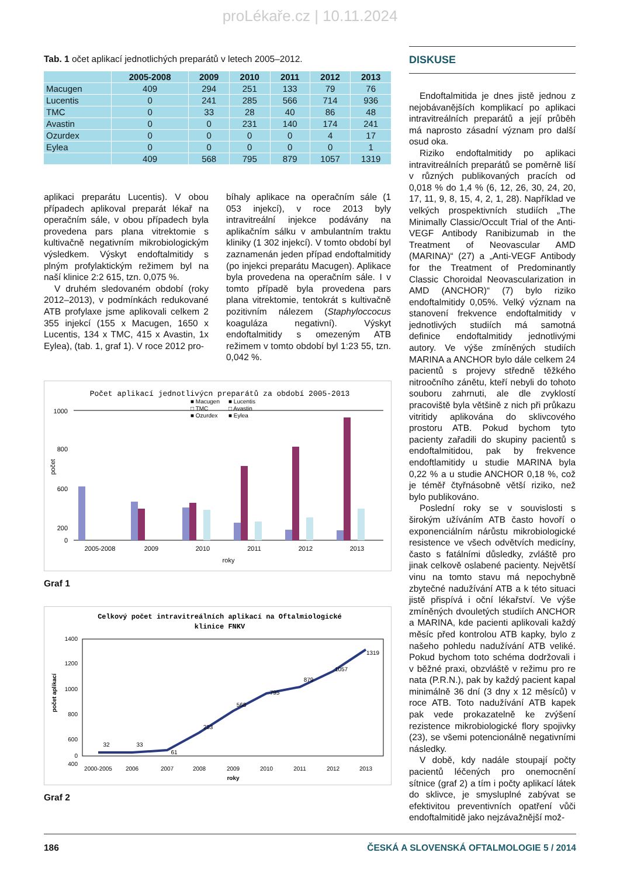proLékaře.cz | 10.11.2024
Tab. 1 očet aplikací jednotlichých preparátů v letech 2005–2012.
| | 2005-2008 | 2009 | 2010 | 2011 | 2012 | 2013 |
| --- | --- | --- | --- | --- | --- | --- |
| Macugen | 409 | 294 | 251 | 133 | 79 | 76 |
| Lucentis | 0 | 241 | 285 | 566 | 714 | 936 |
| TMC | 0 | 33 | 28 | 40 | 86 | 48 |
| Avastin | 0 | 0 | 231 | 140 | 174 | 241 |
| Ozurdex | 0 | 0 | 0 | 0 | 4 | 17 |
| Eylea | 0 | 0 | 0 | 0 | 0 | 1 |
| | 409 | 568 | 795 | 879 | 1057 | 1319 |
aplikaci preparátu Lucentis). V obou případech aplikoval preparát lékař na operačním sále, v obou případech byla provedena pars plana vitrektomie s kultivačně negativním mikrobiologickým výsledkem. Výskyt endoftalmitidy s plným profylaktickým režimem byl na naší klinice 2:2 615, tzn. 0,075 %.
V druhém sledovaném období (roky 2012–2013), v podmínkách redukované ATB profylaxe jsme aplikovali celkem 2 355 injekcí (155 x Macugen, 1650 x Lucentis, 134 x TMC, 415 x Avastin, 1x Eylea), (tab. 1, graf 1). V roce 2012 pro-
bíhaly aplikace na operačním sále (1 053 injekcí), v roce 2013 byly intravitreální injekce podávány na aplikačním sálku v ambulantním traktu kliniky (1 302 injekcí). V tomto období byl zaznamenán jeden případ endoftalmitidy (po injekci preparátu Macugen). Aplikace byla provedena na operačním sále. I v tomto případě byla provedena pars plana vitrektomie, tentokrát s kultivačně pozitivním nálezem (Staphyloccocus koaguláza negativní). Výskyt endoftalmitidy s omezeným ATB režimem v tomto období byl 1:23 55, tzn. 0,042 %.
Počet aplikací jednotlivýcn preparátů za období 2005-2013
■ Macugen
■ Lucentis
□ TMC
□ Avastin
■ Ozurdex
■ Eylea
1000
800
600
200
0
počet
2005-2008
2009
2010
2011
2012
2013
roky
Graf 1
Celkový počet intravitreálních aplikací na Oftalmiologické
klinice FNKV
1400
1200
1000
800
600
400
0
počet aplikací
32
33
61
283
568
795
879
1057
1319
2000-2005
2006
2007
2008
2009
2010
2011
2012
2013
roky
Graf 2
DISKUSE
Endoftalmitida je dnes jistě jednou z nejobávanějších komplikací po aplikaci intravitreálních preparátů a její průběh má naprosto zásadní význam pro další osud oka.
Riziko endoftalmitidy po aplikaci intravitreálních preparátů se poměrně liší v různých publikovaných pracích od 0,018 % do 1,4 % (6, 12, 26, 30, 24, 20, 17, 11, 9, 8, 15, 4, 2, 1, 28). Například ve velkých prospektivních studiích „The Minimally Classic/Occult Trial of the Anti-VEGF Antibody Ranibizumab in the Treatment of Neovascular AMD (MARINA)“ (27) a „Anti-VEGF Antibody for the Treatment of Predominantly Classic Choroidal Neovascularization in AMD (ANCHOR)“ (7) bylo riziko endoftalmitidy 0,05%. Velký význam na stanovení frekvence endoftalmitidy v jednotlivých studiích má samotná definice endoftalmitidy jednotlivými autory. Ve výše zmíněných studiích MARINA a ANCHOR bylo dále celkem 24 pacientů s projevy středně těžkého nitroočního zánětu, kteří nebyli do tohoto souboru zahrnuti, ale dle zvyklostí pracoviště byla většině z nich při průkazu vitritidy aplikována do sklivcového prostoru ATB. Pokud bychom tyto pacienty zařadili do skupiny pacientů s endoftalmitidou, pak by frekvence endoftlamitidy u studie MARINA byla 0,22 % a u studie ANCHOR 0,18 %, což je téměř čtyřnásobně větší riziko, než bylo publikováno.
Poslední roky se v souvislosti s širokým užíváním ATB často hovoří o exponenciálním nárůstu mikrobiologické resistence ve všech odvětvích medicíny, často s fatálními důsledky, zvláště pro jinak celkově oslabené pacienty. Největší vinu na tomto stavu má nepochybně zbytečné nadužívání ATB a k této situaci jistě přispívá i oční lékařství. Ve výše zmíněných dvouletých studiích ANCHOR a MARINA, kde pacienti aplikovali každý měsíc před kontrolou ATB kapky, bylo z našeho pohledu nadužívání ATB veliké. Pokud bychom toto schéma dodržovali i v běžné praxi, obzvláště v režimu pro re nata (P.R.N.), pak by každý pacient kapal minimálně 36 dní (3 dny x 12 měsíců) v roce ATB. Toto nadužívání ATB kapek pak vede prokazatelně ke zvýšení rezistence mikrobiologické flory spojivky (23), se všemi potencionálně negativními následky.
V době, kdy nadále stoupají počty pacientů léčených pro onemocnění sítnice (graf 2) a tím i počty aplikací látek do sklivce, je smysluplné zabývat se efektivitou preventivních opatření vůči endoftalmitidě jako nejzávažnější mož-
186 ČESKÁ A SLOVENSKÁ OFTALMOLOGIE 5 / 2014